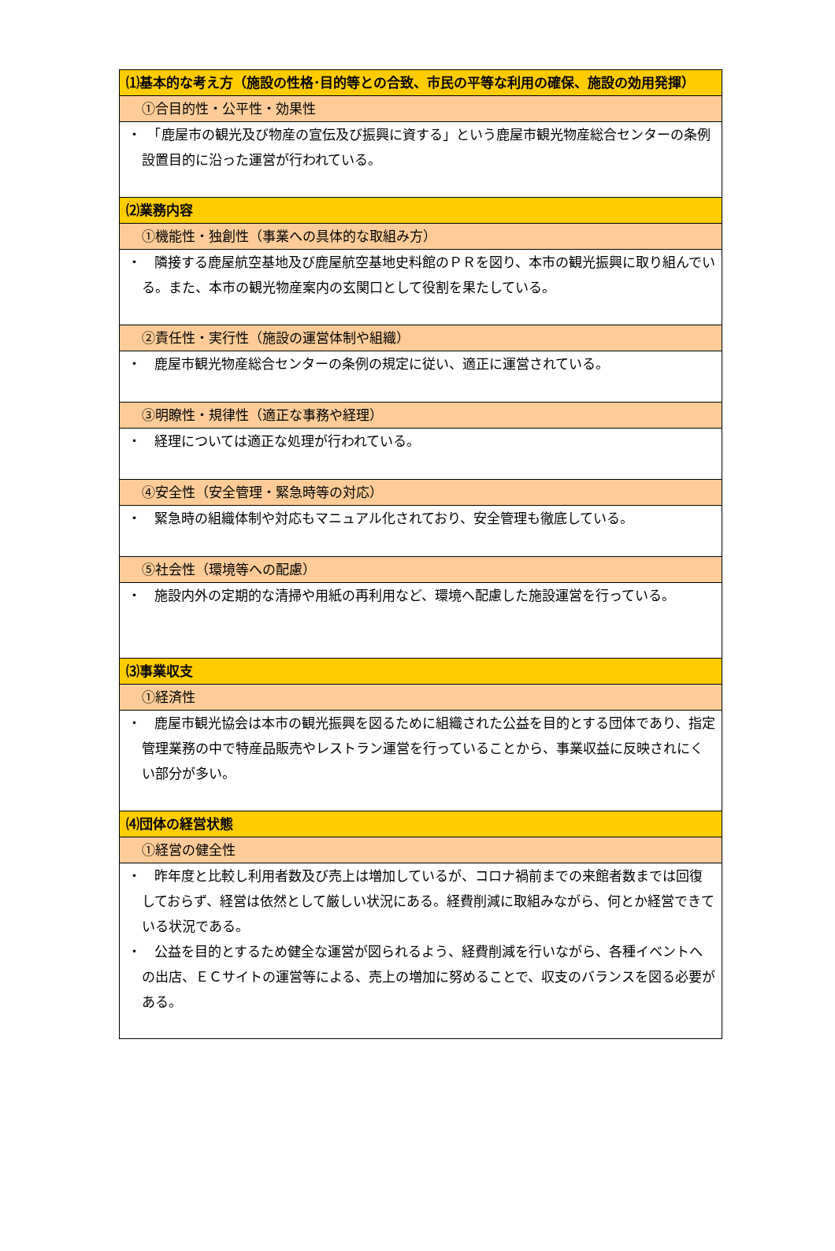| ⑴基本的な考え方（施設の性格･目的等との合致、市民の平等な利用の確保、施設の効用発揮） |
| ①合目的性・公平性・効果性 |
| ・ 「鹿屋市の観光及び物産の宣伝及び振興に資する」という鹿屋市観光物産総合センターの条例設置目的に沿った運営が行われている。 |
| ⑵業務内容 |
| ①機能性・独創性（事業への具体的な取組み方） |
| ・ 隣接する鹿屋航空基地及び鹿屋航空基地史料館のＰＲを図り、本市の観光振興に取り組んでいる。また、本市の観光物産案内の玄関口として役割を果たしている。 |
| ②責任性・実行性（施設の運営体制や組織） |
| ・ 鹿屋市観光物産総合センターの条例の規定に従い、適正に運営されている。 |
| ③明瞭性・規律性（適正な事務や経理） |
| ・ 経理については適正な処理が行われている。 |
| ④安全性（安全管理・緊急時等の対応） |
| ・ 緊急時の組織体制や対応もマニュアル化されており、安全管理も徹底している。 |
| ⑤社会性（環境等への配慮） |
| ・ 施設内外の定期的な清掃や用紙の再利用など、環境へ配慮した施設運営を行っている。 |
| ⑶事業収支 |
| ①経済性 |
| ・ 鹿屋市観光協会は本市の観光振興を図るために組織された公益を目的とする団体であり、指定管理業務の中で特産品販売やレストラン運営を行っていることから、事業収益に反映されにくい部分が多い。 |
| ⑷団体の経営状態 |
| ①経営の健全性 |
| ・ 昨年度と比較し利用者数及び売上は増加しているが、コロナ禍前までの来館者数までは回復しておらず、経営は依然として厳しい状況にある。経費削減に取組みながら、何とか経営できている状況である。 ・ 公益を目的とするため健全な運営が図られるよう、経費削減を行いながら、各種イベントへの出店、ＥＣサイトの運営等による、売上の増加に努めることで、収支のバランスを図る必要がある。 |